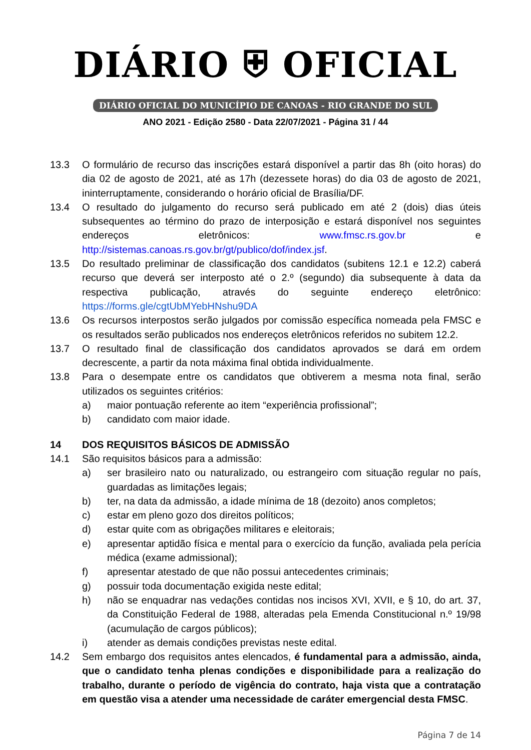DIÁRIO ⛨ OFICIAL
DIÁRIO OFICIAL DO MUNICÍPIO DE CANOAS - RIO GRANDE DO SUL
ANO 2021 - Edição 2580 - Data 22/07/2021 - Página 31 / 44
13.3 O formulário de recurso das inscrições estará disponível a partir das 8h (oito horas) do dia 02 de agosto de 2021, até as 17h (dezessete horas) do dia 03 de agosto de 2021, ininterruptamente, considerando o horário oficial de Brasília/DF.
13.4 O resultado do julgamento do recurso será publicado em até 2 (dois) dias úteis subsequentes ao término do prazo de interposição e estará disponível nos seguintes endereços eletrônicos: www.fmsc.rs.gov.br e http://sistemas.canoas.rs.gov.br/gt/publico/dof/index.jsf.
13.5 Do resultado preliminar de classificação dos candidatos (subitens 12.1 e 12.2) caberá recurso que deverá ser interposto até o 2.º (segundo) dia subsequente à data da respectiva publicação, através do seguinte endereço eletrônico: https://forms.gle/cgtUbMYebHNshu9DA
13.6 Os recursos interpostos serão julgados por comissão específica nomeada pela FMSC e os resultados serão publicados nos endereços eletrônicos referidos no subitem 12.2.
13.7 O resultado final de classificação dos candidatos aprovados se dará em ordem decrescente, a partir da nota máxima final obtida individualmente.
13.8 Para o desempate entre os candidatos que obtiverem a mesma nota final, serão utilizados os seguintes critérios:
a) maior pontuação referente ao item “experiência profissional”;
b) candidato com maior idade.
14 DOS REQUISITOS BÁSICOS DE ADMISSÃO
14.1 São requisitos básicos para a admissão:
a) ser brasileiro nato ou naturalizado, ou estrangeiro com situação regular no país, guardadas as limitações legais;
b) ter, na data da admissão, a idade mínima de 18 (dezoito) anos completos;
c) estar em pleno gozo dos direitos políticos;
d) estar quite com as obrigações militares e eleitorais;
e) apresentar aptidão física e mental para o exercício da função, avaliada pela perícia médica (exame admissional);
f) apresentar atestado de que não possui antecedentes criminais;
g) possuir toda documentação exigida neste edital;
h) não se enquadrar nas vedações contidas nos incisos XVI, XVII, e § 10, do art. 37, da Constituição Federal de 1988, alteradas pela Emenda Constitucional n.º 19/98 (acumulação de cargos públicos);
i) atender as demais condições previstas neste edital.
14.2 Sem embargo dos requisitos antes elencados, é fundamental para a admissão, ainda, que o candidato tenha plenas condições e disponibilidade para a realização do trabalho, durante o período de vigência do contrato, haja vista que a contratação em questão visa a atender uma necessidade de caráter emergencial desta FMSC.
Página 7 de 14